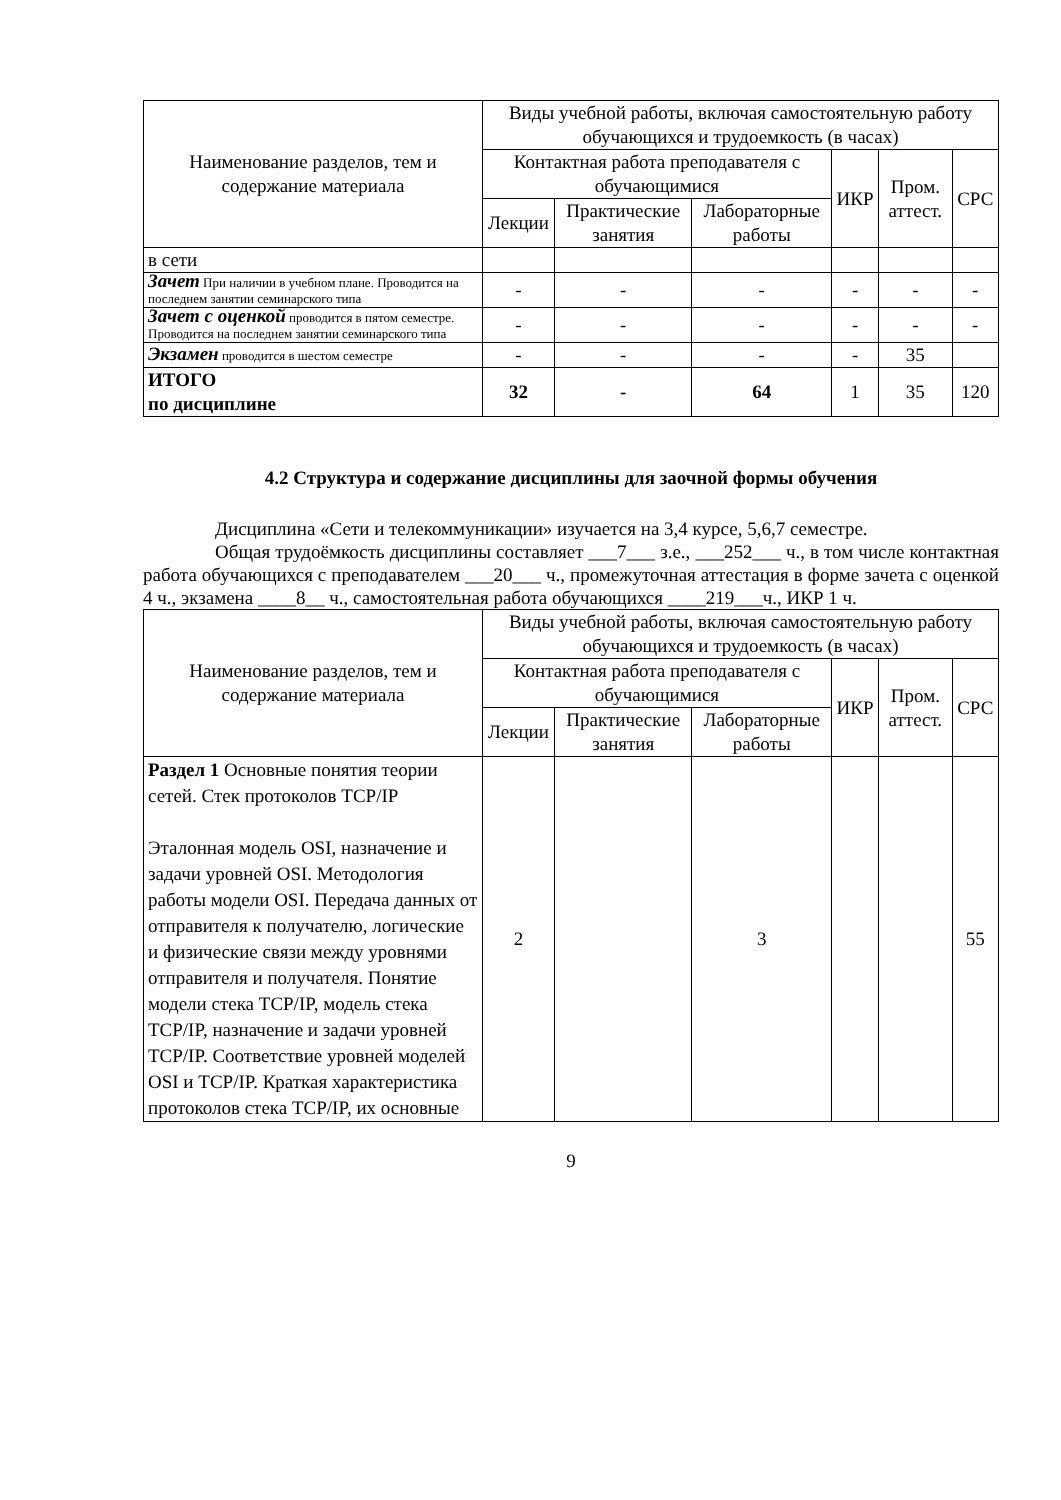| Наименование разделов, тем и содержание материала | Виды учебной работы, включая самостоятельную работу обучающихся и трудоемкость (в часах) | | | | | |
| --- | --- | --- | --- | --- | --- | --- |
| | Контактная работа преподавателя с обучающимися | | | ИКР | Пром. аттест. | СРС |
| | Лекции | Практические занятия | Лабораторные работы | | | |
| в сети | | | | | | |
| Зачет При наличии в учебном плане. Проводится на последнем занятии семинарского типа | - | - | - | - | - | - |
| Зачет с оценкой проводится в пятом семестре. Проводится на последнем занятии семинарского типа | - | - | - | - | - | - |
| Экзамен проводится в шестом семестре | - | - | - | - | 35 | |
| ИТОГО по дисциплине | 32 | - | 64 | 1 | 35 | 120 |
4.2 Структура и содержание дисциплины для заочной формы обучения
Дисциплина «Сети и телекоммуникации» изучается на 3,4 курсе, 5,6,7 семестре.
Общая трудоёмкость дисциплины составляет ___7___ з.е., ___252___ ч., в том числе контактная работа обучающихся с преподавателем ___20___ ч., промежуточная аттестация в форме зачета с оценкой 4 ч., экзамена ____8__ ч., самостоятельная работа обучающихся ____219___ч., ИКР 1 ч.
| Наименование разделов, тем и содержание материала | Виды учебной работы, включая самостоятельную работу обучающихся и трудоемкость (в часах) | | | | | |
| --- | --- | --- | --- | --- | --- | --- |
| | Контактная работа преподавателя с обучающимися | | | ИКР | Пром. аттест. | СРС |
| | Лекции | Практические занятия | Лабораторные работы | | | |
| Раздел 1 Основные понятия теории сетей. Стек протоколов TCP/IP Эталонная модель OSI, назначение и задачи уровней OSI. Методология работы модели OSI. Передача данных от отправителя к получателю, логические и физические связи между уровнями отправителя и получателя. Понятие модели стека TCP/IP, модель стека TCP/IP, назначение и задачи уровней TCP/IP. Соответствие уровней моделей OSI и TCP/IP. Краткая характеристика протоколов стека TCP/IP, их основные | 2 | | 3 | | | 55 |
9